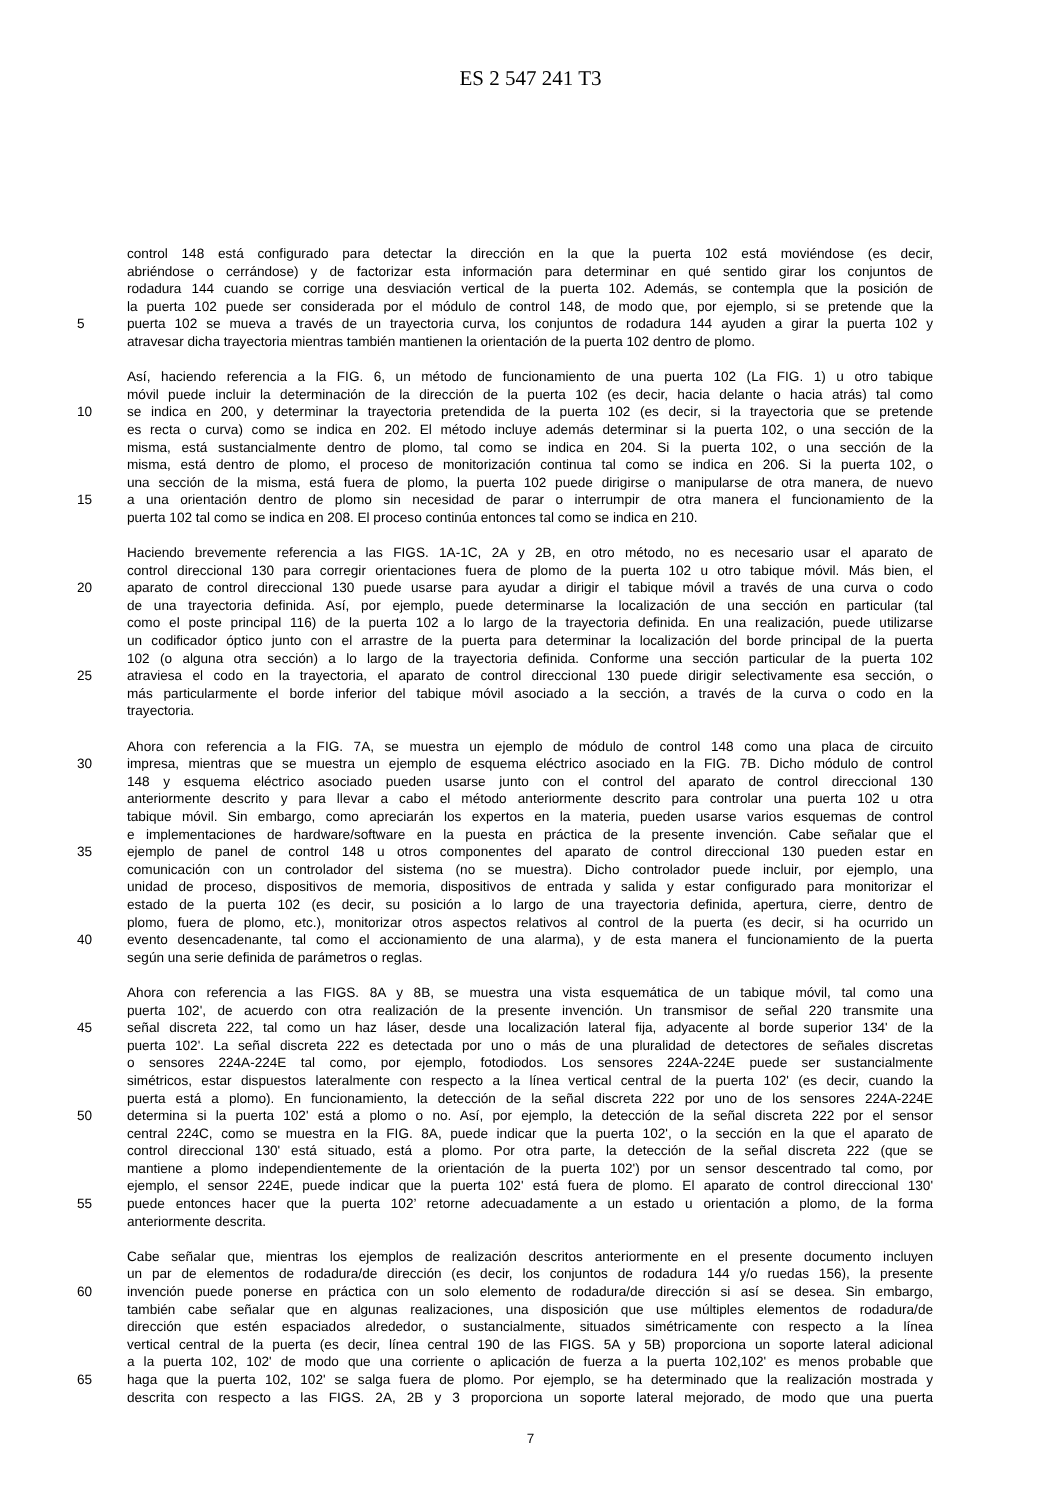ES 2 547 241 T3
control 148 está configurado para detectar la dirección en la que la puerta 102 está moviéndose (es decir,
abriéndose o cerrándose) y de factorizar esta información para determinar en qué sentido girar los conjuntos de
rodadura 144 cuando se corrige una desviación vertical de la puerta 102. Además, se contempla que la posición de
la puerta 102 puede ser considerada por el módulo de control 148, de modo que, por ejemplo, si se pretende que la
5 puerta 102 se mueva a través de un trayectoria curva, los conjuntos de rodadura 144 ayuden a girar la puerta 102 y
atravesar dicha trayectoria mientras también mantienen la orientación de la puerta 102 dentro de plomo.
Así, haciendo referencia a la FIG. 6, un método de funcionamiento de una puerta 102 (La FIG. 1) u otro tabique
móvil puede incluir la determinación de la dirección de la puerta 102 (es decir, hacia delante o hacia atrás) tal como
10 se indica en 200, y determinar la trayectoria pretendida de la puerta 102 (es decir, si la trayectoria que se pretende
es recta o curva) como se indica en 202. El método incluye además determinar si la puerta 102, o una sección de la
misma, está sustancialmente dentro de plomo, tal como se indica en 204. Si la puerta 102, o una sección de la
misma, está dentro de plomo, el proceso de monitorización continua tal como se indica en 206. Si la puerta 102, o
una sección de la misma, está fuera de plomo, la puerta 102 puede dirigirse o manipularse de otra manera, de nuevo
15 a una orientación dentro de plomo sin necesidad de parar o interrumpir de otra manera el funcionamiento de la
puerta 102 tal como se indica en 208. El proceso continúa entonces tal como se indica en 210.
Haciendo brevemente referencia a las FIGS. 1A-1C, 2A y 2B, en otro método, no es necesario usar el aparato de
control direccional 130 para corregir orientaciones fuera de plomo de la puerta 102 u otro tabique móvil. Más bien, el
20 aparato de control direccional 130 puede usarse para ayudar a dirigir el tabique móvil a través de una curva o codo
de una trayectoria definida. Así, por ejemplo, puede determinarse la localización de una sección en particular (tal
como el poste principal 116) de la puerta 102 a lo largo de la trayectoria definida. En una realización, puede utilizarse
un codificador óptico junto con el arrastre de la puerta para determinar la localización del borde principal de la puerta
102 (o alguna otra sección) a lo largo de la trayectoria definida. Conforme una sección particular de la puerta 102
25 atraviesa el codo en la trayectoria, el aparato de control direccional 130 puede dirigir selectivamente esa sección, o
más particularmente el borde inferior del tabique móvil asociado a la sección, a través de la curva o codo en la
trayectoria.
Ahora con referencia a la FIG. 7A, se muestra un ejemplo de módulo de control 148 como una placa de circuito
30 impresa, mientras que se muestra un ejemplo de esquema eléctrico asociado en la FIG. 7B. Dicho módulo de control
148 y esquema eléctrico asociado pueden usarse junto con el control del aparato de control direccional 130
anteriormente descrito y para llevar a cabo el método anteriormente descrito para controlar una puerta 102 u otra
tabique móvil. Sin embargo, como apreciarán los expertos en la materia, pueden usarse varios esquemas de control
e implementaciones de hardware/software en la puesta en práctica de la presente invención. Cabe señalar que el
35 ejemplo de panel de control 148 u otros componentes del aparato de control direccional 130 pueden estar en
comunicación con un controlador del sistema (no se muestra). Dicho controlador puede incluir, por ejemplo, una
unidad de proceso, dispositivos de memoria, dispositivos de entrada y salida y estar configurado para monitorizar el
estado de la puerta 102 (es decir, su posición a lo largo de una trayectoria definida, apertura, cierre, dentro de
plomo, fuera de plomo, etc.), monitorizar otros aspectos relativos al control de la puerta (es decir, si ha ocurrido un
40 evento desencadenante, tal como el accionamiento de una alarma), y de esta manera el funcionamiento de la puerta
según una serie definida de parámetros o reglas.
Ahora con referencia a las FIGS. 8A y 8B, se muestra una vista esquemática de un tabique móvil, tal como una
puerta 102', de acuerdo con otra realización de la presente invención. Un transmisor de señal 220 transmite una
45 señal discreta 222, tal como un haz láser, desde una localización lateral fija, adyacente al borde superior 134' de la
puerta 102'. La señal discreta 222 es detectada por uno o más de una pluralidad de detectores de señales discretas
o sensores 224A-224E tal como, por ejemplo, fotodiodos. Los sensores 224A-224E puede ser sustancialmente
simétricos, estar dispuestos lateralmente con respecto a la línea vertical central de la puerta 102' (es decir, cuando la
puerta está a plomo). En funcionamiento, la detección de la señal discreta 222 por uno de los sensores 224A-224E
50 determina si la puerta 102' está a plomo o no. Así, por ejemplo, la detección de la señal discreta 222 por el sensor
central 224C, como se muestra en la FIG. 8A, puede indicar que la puerta 102', o la sección en la que el aparato de
control direccional 130' está situado, está a plomo. Por otra parte, la detección de la señal discreta 222 (que se
mantiene a plomo independientemente de la orientación de la puerta 102') por un sensor descentrado tal como, por
ejemplo, el sensor 224E, puede indicar que la puerta 102' está fuera de plomo. El aparato de control direccional 130'
55 puede entonces hacer que la puerta 102’ retorne adecuadamente a un estado u orientación a plomo, de la forma
anteriormente descrita.
Cabe señalar que, mientras los ejemplos de realización descritos anteriormente en el presente documento incluyen
un par de elementos de rodadura/de dirección (es decir, los conjuntos de rodadura 144 y/o ruedas 156), la presente
60 invención puede ponerse en práctica con un solo elemento de rodadura/de dirección si así se desea. Sin embargo,
también cabe señalar que en algunas realizaciones, una disposición que use múltiples elementos de rodadura/de
dirección que estén espaciados alrededor, o sustancialmente, situados simétricamente con respecto a la línea
vertical central de la puerta (es decir, línea central 190 de las FIGS. 5A y 5B) proporciona un soporte lateral adicional
a la puerta 102, 102' de modo que una corriente o aplicación de fuerza a la puerta 102,102' es menos probable que
65 haga que la puerta 102, 102' se salga fuera de plomo. Por ejemplo, se ha determinado que la realización mostrada y
descrita con respecto a las FIGS. 2A, 2B y 3 proporciona un soporte lateral mejorado, de modo que una puerta
7